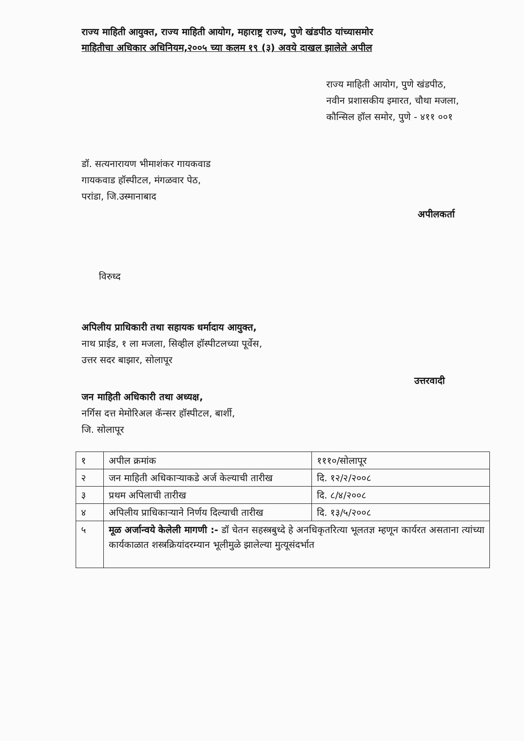राज्य माहिती आयुक्त, राज्य माहिती आयोग, महाराष्ट्र राज्य, पुणे खंडपीठ यांच्यासमोर
माहितीचा अधिकार अधिनियम,२००५ च्या कलम १९ (३) अवये दाखल झालेले अपील
राज्य माहिती आयोग, पुणे खंडपीठ,
नवीन प्रशासकीय इमारत, चौथा मजला,
कौन्सिल हॉल समोर, पुणे - ४११ ००१
डॉ. सत्यनारायण भीमाशंकर गायकवाड
गायकवाड हॉस्पीटल, मंगळवार पेठ,
परांडा, जि.उस्मानाबाद
अपीलकर्ता
विरुध्द
अपिलीय प्राधिकारी तथा सहायक धर्मादाय आयुक्त,
नाथ प्राईड, १ ला मजला, सिव्हील हॉस्पीटलच्या पूर्वेस,
उत्तर सदर बाझार, सोलापूर
उत्तरवादी
जन माहिती अधिकारी तथा अध्यक्ष,
नर्गिस दत्त मेमोरिअल कॅन्सर हॉस्पीटल, बार्शी,
जि. सोलापूर
| १ | अपील क्रमांक | १११०/सोलापूर |
| २ | जन माहिती अधिकाऱ्याकडे अर्ज केल्याची तारीख | दि. १२/२/२००८ |
| ३ | प्रथम अपिलाची तारीख | दि. ८/४/२००८ |
| ४ | अपिलीय प्राधिकाऱ्याने निर्णय दिल्याची तारीख | दि. १३/५/२००८ |
| ५ | मूळ अर्जान्वये केलेली मागणी :- डॉ चेतन सहस्त्रबुध्दे हे अनधिकृतरित्या भूलतज्ञ म्हणून कार्यरत असताना त्यांच्या कार्यकाळात शस्त्रक्रियांदरम्यान भूलीमुळे झालेल्या मुत्यूसंदर्भात | |